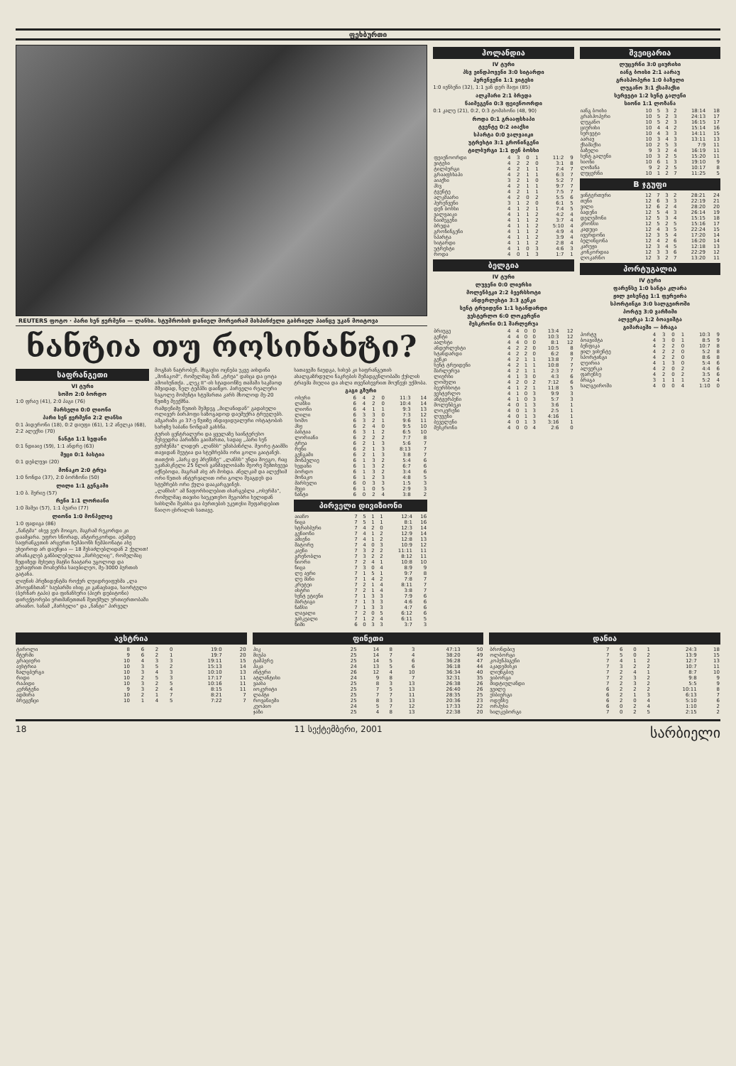ფეხბურთი
REUTERS ფოტო · პარი სენ ჟერმენი — ლანსი. სტუმრობის დანიელ მორეირამ მასპინძელი გაბრიელ ჰაინცე უკან მოიტოვა
ნანტია თუ როსინანტი?
საფრანგეთი
VI ტური
სოშო 2:0 ბორდო
1:0 ფრაუ (41), 2:0 პაგი (76)
მარსელი 0:0 ლიონი
პარი სენ ჟერმენი 2:2 ლანსი
0:1 პიდერონი (18), 0:2 დიუფი (61), 1:2 ანელკა (68), 2:2 ალექსი (70)
ნანტი 1:1 სედანი
0:1 ნდიაიე (59), 1:1 ანდრე (63)
მეცი 0:1 ბასტია
0:1 დებლუვი (20)
მონაკო 2:0 ტრუა
1:0 ნონდა (37), 2:0 ბორზონი (50)
ლილი 1:1 გენგამი
1:0 ბ. შერიუ (57)
რენი 1:1 ლორიანი
1:0 შამეი (57), 1:1 ბუარი (77)
ლიონი 1:0 მონპელიე
1:0 ფადიგა (86)
„ნანტმა“ ისევ ვერ მოიგო, მაგრამ რეკორდი კი დაამყარა. უფრო სწორად, ანტირეკორდი. აქამდე საფრანგეთის არცერთ ჩემპიონს ჩემპიონატი ასე უხეიროდ არ დაუწყია — 18 შესაძლებლიდან 2 ქულით! არანაკლებ გაწბილებულია „მარსელიც“, რომელმაც ზედიზედ მეხუთე მატჩი ჩაატარა უგოლოდ და ვერაფრით მოახერხა საიუბილეო, მე-3000 ბურთის გატანა.
ლიუნის პრეზიდენტმა როქერ ლუიდრეიფუსმა „ლა პროვანსთან“ საუბარში ისიც კი განაცხადა, საორტული (ბერნარ ტაპი) და ფინანსური (პიერ დუბიტონი) დირექტორები ერთმანეთთან შეთქმულ ურთიერთობაში არიანო. სანამ „მარსელი“ და „ნანტი“ პირველ
მოგზას ნატრობენ, მსგავსი ოცნება უკვე აიხდინა „მონაკომ“, რომელმაც შინ „ტრუა“ დასცა და ცოტა ამოისუნთქა. „ლეკ II“-ის სტადიონზე თამაში საკმაოდ მშვიდად, ნელ ტემპში დაიწყო. პირველი რეალური საგოლე მომენტი სტუმართა კარს მხოლოდ მე-20 წუთზე შეექმნა.
რამდენიმე წუთის შემდეგ „მილანიდან“ გადასული ოლივერ ბირჰოფი საზოგადოდ დაემუქრა ტრუელებს. ამგარიში კი 37-ე წუთზე ინდივიდუალური ოსტატობის ხარჯზე საბანი ნონდამ გახსნა.
ტურის ცენტრალური და ყველაზე საინტერესო შეხვედრა პარიზში გაიმართა, სადაც „პარი სენ ჟერმენმა“ ლიდერ „ლანსს“ უმასპინძლა. მეორე ტაიმში თავიდან შეუტია და სტუმრებმა ორი გოლი გაიტანეს.
თითქოს „პარკ დე პრენსზე“ „ლანსს“ უნდა მოეგო, რაც უკანასკნელი 25 წლის განმავლობაში მეორე შემთხვევა იქნებოდა, მაგრამ ასე არ მოხდა. ანელკამ და ალექსიმ ორი წუთის ინტერვალით ორი გოლი შეაგდეს და სტუმრებს ორი ქულა დააკარგვინეს.
„ლანსის“ ამ წაფორხილებით ისარგებლა „ოსერმა“, რომელმაც თავისი საუკეთესო მეგობრი ხელიდან სისხლში შეასხა და ბურთების უკეთესი შეფარდებით წაიღო ცხრილის სათავე.
სათავეში ჩაუდგა, სისებ კი საფრანგეთის ახალგაზრდული ნაკრების შემადგენლობაში ქუსლის ტრავმა მიუღია და ახლა თვენახევრით მოუწევს უქმობა.
გაგი გზური
| ოსერი | 6 | 4 | 2 | 0 | 11:3 | 14 |
| ლანსი | 6 | 4 | 2 | 0 | 10:4 | 14 |
| ლიონი | 6 | 4 | 1 | 1 | 9:3 | 13 |
| ლილი | 6 | 3 | 3 | 0 | 7:3 | 12 |
| სოშო | 6 | 3 | 2 | 1 | 9:6 | 11 |
| პსჟ | 6 | 2 | 4 | 0 | 9:5 | 10 |
| ბასტია | 6 | 3 | 1 | 2 | 6:5 | 10 |
| ლორიანი | 6 | 2 | 2 | 2 | 7:7 | 8 |
| ტრუა | 6 | 2 | 1 | 3 | 5:6 | 7 |
| რენი | 6 | 2 | 1 | 3 | 8:13 | 7 |
| გენგამი | 6 | 2 | 1 | 3 | 3:8 | 7 |
| მონპელიე | 6 | 1 | 3 | 2 | 5:4 | 6 |
| სედანი | 6 | 1 | 3 | 2 | 6:7 | 6 |
| ბორდო | 6 | 1 | 3 | 2 | 3:4 | 6 |
| მონაკო | 6 | 1 | 2 | 3 | 4:8 | 5 |
| მარსელი | 6 | 0 | 3 | 3 | 1:5 | 3 |
| მეცი | 6 | 1 | 0 | 5 | 2:9 | 3 |
| ნანტი | 6 | 0 | 2 | 4 | 3:8 | 2 |
პირველი დივიზიონი
| აიაჩო | 7 | 5 | 1 | 1 | 12:4 | 16 |
| ნიცა | 7 | 5 | 1 | 1 | 8:1 | 16 |
| სტრასბური | 7 | 4 | 2 | 0 | 12:3 | 14 |
| გენიონი | 7 | 4 | 1 | 2 | 12:9 | 14 |
| ამიენი | 7 | 4 | 1 | 2 | 12:8 | 13 |
| შატორუ | 7 | 4 | 0 | 3 | 10:9 | 12 |
| კაენი | 7 | 3 | 2 | 2 | 11:11 | 11 |
| გრენობლი | 7 | 3 | 2 | 2 | 8:12 | 11 |
| ნიორი | 7 | 2 | 4 | 1 | 10:8 | 10 |
| ნიცა | 7 | 3 | 0 | 4 | 8:9 | 9 |
| ლე ავრი | 7 | 1 | 5 | 1 | 9:7 | 8 |
| ლე მანი | 7 | 1 | 4 | 2 | 7:8 | 7 |
| კრეტეი | 7 | 2 | 1 | 4 | 8:11 | 7 |
| ისტრი | 7 | 2 | 1 | 4 | 3:8 | 7 |
| სენტ ეტიენი | 7 | 1 | 3 | 3 | 7:9 | 6 |
| მარტიგი | 7 | 1 | 3 | 3 | 4:6 | 6 |
| ნანსი | 7 | 1 | 3 | 3 | 4:7 | 6 |
| ლავალი | 7 | 2 | 0 | 5 | 6:12 | 6 |
| ვასკეალი | 7 | 1 | 2 | 4 | 6:11 | 5 |
| ნიმი | 6 | 0 | 3 | 3 | 3:7 | 3 |
ჰოლანდია
IV ტური
პსვ ეინდჰოვენი 3:0 სიტარდი
ჰერენვენი 1:1 ვიტესი
1:0 იენსენი (32), 1:1 ვან დერ შაფი (85)
ალკმარი 2:1 ბრედა
ნაიმეგენი 0:3 ფეიენოორდი
0:1 კალუ (21), 0:2, 0:3 ტომასონი (48, 90)
როდა 0:1 გრააფსხაპი
ტვენტე 0:2 აიაქსი
სპარტა 0:0 ვალვაიკი
უტრეხტი 3:1 გრონინგენი
ტილბურგი 1:1 დენ ბოსხი
| ფეიენოორდი | 4 | 3 | 0 | 1 | 11:2 | 9 |
| ვიტესი | 4 | 2 | 2 | 0 | 3:1 | 8 |
| ტილბურგი | 4 | 2 | 1 | 1 | 7:4 | 7 |
| გრააფსხაპი | 4 | 2 | 1 | 1 | 6:3 | 7 |
| აიაქსი | 3 | 2 | 1 | 0 | 5:2 | 7 |
| პსვ | 4 | 2 | 1 | 1 | 9:7 | 7 |
| ტვენტე | 4 | 2 | 1 | 1 | 7:5 | 7 |
| ალკმაარი | 4 | 2 | 0 | 2 | 5:5 | 6 |
| ჰერენვენი | 3 | 1 | 2 | 0 | 6:1 | 5 |
| დენ ბოსხი | 4 | 1 | 2 | 1 | 7:4 | 5 |
| ვალვაიკი | 4 | 1 | 1 | 2 | 4:2 | 4 |
| ნაიმეგენი | 4 | 1 | 1 | 2 | 3:7 | 4 |
| ბრედა | 4 | 1 | 1 | 2 | 5:10 | 4 |
| გრონინგენი | 4 | 1 | 1 | 2 | 4:9 | 4 |
| სპარტა | 4 | 1 | 1 | 2 | 3:9 | 4 |
| სიტარდი | 4 | 1 | 1 | 2 | 2:8 | 4 |
| უტრეხტი | 4 | 1 | 0 | 3 | 4:6 | 3 |
| როდა | 4 | 0 | 1 | 3 | 1:7 | 1 |
ბელგია
IV ტური
ლუვენი 0:0 ლიერსი
მოლენბეკი 2:2 ბეერსხოტი
ანდერლეხტი 3:3 გენკი
სენტ ტრუიდენი 1:1 სტანდარდი
ვესტერლო 6:0 ლოკერენი
მესკრონი 0:1 შარლერუა
| ბრიუგე | 4 | 4 | 0 | 0 | 13:4 | 12 |
| გენტი | 4 | 4 | 0 | 0 | 10:3 | 12 |
| აალსტი | 4 | 4 | 0 | 0 | 8:1 | 12 |
| ანდერლეხტი | 4 | 2 | 2 | 0 | 10:5 | 8 |
| სტანდარდი | 4 | 2 | 2 | 0 | 6:2 | 8 |
| გენკი | 4 | 2 | 1 | 1 | 13:8 | 7 |
| სენტ ტრუიდენი | 4 | 2 | 1 | 1 | 10:8 | 7 |
| შარლერუა | 4 | 2 | 1 | 1 | 2:3 | 7 |
| ლიერსი | 4 | 1 | 3 | 0 | 4:3 | 6 |
| ლომელი | 4 | 2 | 0 | 2 | 7:12 | 6 |
| ბეერსხოტი | 4 | 1 | 2 | 1 | 11:8 | 5 |
| ვესტერლო | 4 | 1 | 0 | 3 | 9:9 | 3 |
| ანტვერპენი | 4 | 1 | 0 | 3 | 5:7 | 3 |
| მოლენბეკი | 4 | 0 | 1 | 3 | 3:6 | 1 |
| ლოკერენი | 4 | 0 | 1 | 3 | 2:5 | 1 |
| ლუვენი | 4 | 0 | 1 | 3 | 4:16 | 1 |
| ბეველენი | 4 | 0 | 1 | 3 | 3:16 | 1 |
| მესკრონი | 4 | 0 | 0 | 4 | 2:6 | 0 |
შვეიცარია
ლუცერნი 3:0 ციურიხი
იანგ ბოისი 2:1 აარაუ
გრასჰოპერი 1:0 ბაზელი
ლუგანო 3:1 ქსამაქსი
სერვეტი 1:2 სენტ გალენი
სიონი 1:1 ლოზანა
| იანგ ბოისი | 10 | 5 | 3 | 2 | 18:14 | 18 |
| გრასჰოპერი | 10 | 5 | 2 | 3 | 24:13 | 17 |
| ლუგანო | 10 | 5 | 2 | 3 | 16:15 | 17 |
| ციურიხი | 10 | 4 | 4 | 2 | 15:14 | 16 |
| სერვეტი | 10 | 4 | 3 | 3 | 14:11 | 15 |
| აარაუ | 10 | 3 | 4 | 3 | 13:11 | 13 |
| ქსამაქსი | 10 | 2 | 5 | 3 | 7:9 | 11 |
| ბაზელი | 9 | 3 | 2 | 4 | 16:19 | 11 |
| სენტ გალენი | 10 | 3 | 2 | 5 | 15:20 | 11 |
| სიონი | 10 | 6 | 1 | 3 | 19:10 | 9 |
| ლოზანა | 9 | 2 | 2 | 5 | 10:17 | 8 |
| ლუცერნი | 10 | 1 | 2 | 7 | 11:25 | 5 |
B ჯგუფი
| ვინტერთური | 12 | 7 | 3 | 2 | 28:21 | 24 |
| თუნი | 12 | 6 | 3 | 3 | 22:19 | 21 |
| ვილი | 12 | 6 | 2 | 4 | 28:20 | 20 |
| ბადენი | 12 | 5 | 4 | 3 | 26:14 | 19 |
| დელემონი | 12 | 5 | 3 | 4 | 15:15 | 18 |
| კრონსი | 12 | 5 | 2 | 5 | 15:16 | 17 |
| კადუცი | 12 | 4 | 3 | 5 | 22:24 | 15 |
| ივერდონი | 12 | 3 | 5 | 4 | 17:20 | 14 |
| ბელინცონა | 12 | 4 | 2 | 6 | 16:20 | 14 |
| კარუჟი | 12 | 3 | 4 | 5 | 12:18 | 13 |
| კონკორდია | 12 | 3 | 3 | 6 | 22:29 | 12 |
| ლოკარნო | 12 | 3 | 2 | 7 | 13:20 | 11 |
პორტუგალია
IV ტური
ფარენსე 1:0 სანტა კლარა
ჟილ ვისენტე 1:1 ფერეირა
სპორტინგი 3:0 სალგეიროში
პორტუ 3:0 ვარზიმი
ალვერკა 1:2 ბოავიშტა
გიმარაეში — ბრაგა
| პორტუ | 4 | 3 | 0 | 1 | 10:3 | 9 |
| ბოავიშტა | 4 | 3 | 0 | 1 | 8:5 | 9 |
| ბენფიკა | 4 | 2 | 2 | 0 | 10:7 | 8 |
| ჟილ ვისენტე | 4 | 2 | 2 | 0 | 5:2 | 8 |
| სპორტინგი | 4 | 2 | 2 | 0 | 8:6 | 8 |
| ლეირია | 4 | 1 | 3 | 0 | 5:4 | 6 |
| ალვერკა | 4 | 2 | 0 | 2 | 4:4 | 6 |
| ფარენსე | 4 | 2 | 0 | 2 | 3:5 | 6 |
| ბრაგა | 3 | 1 | 1 | 1 | 5:2 | 4 |
| სალგეიროში | 4 | 0 | 0 | 4 | 1:10 | 0 |
ავსტრია
| ტიროლი | 8 | 6 | 2 | 0 | 19:0 | 20 |
| შტურმი | 9 | 6 | 2 | 1 | 19:7 | 20 |
| გრაციერი | 10 | 4 | 3 | 3 | 19:11 | 15 |
| ავსტრია | 10 | 3 | 5 | 2 | 15:13 | 14 |
| ზალცბურგი | 10 | 3 | 4 | 3 | 10:10 | 13 |
| რიდი | 10 | 2 | 5 | 3 | 17:17 | 11 |
| რაპიდი | 10 | 3 | 2 | 5 | 10:16 | 11 |
| კერნტენი | 9 | 3 | 2 | 4 | 8:15 | 11 |
| ადმირა | 10 | 2 | 1 | 7 | 8:21 | 7 |
| ბრეგენცი | 10 | 1 | 4 | 5 | 7:22 | 7 |
ფინეთი
| ჰიკ | 25 | 14 | 8 | 3 | 47:13 | 50 |
| მიუპა | 25 | 14 | 7 | 4 | 38:20 | 49 |
| ტამპერე | 25 | 14 | 5 | 6 | 36:28 | 47 |
| ჰაკა | 24 | 13 | 5 | 6 | 36:18 | 44 |
| ინტერი | 26 | 12 | 4 | 10 | 36:34 | 40 |
| ატლანტისი | 24 | 9 | 8 | 7 | 32:31 | 35 |
| ვაასა | 25 | 8 | 3 | 13 | 26:38 | 26 |
| იოკერიტი | 25 | 7 | 5 | 13 | 26:40 | 26 |
| ლაჰტი | 25 | 7 | 7 | 11 | 28:35 | 25 |
| როვანიემი | 25 | 8 | 3 | 13 | 20:36 | 23 |
| კუოპიო | 24 | 5 | 7 | 12 | 17:33 | 22 |
| ჯაზი | 25 | 4 | 8 | 13 | 22:38 | 20 |
დანია
| ბრონდბიუ | 7 | 6 | 0 | 1 | 24:3 | 18 |
| ოლბორგი | 7 | 5 | 0 | 2 | 13:9 | 15 |
| კოპენჰაგენი | 7 | 4 | 1 | 2 | 12:7 | 13 |
| აკადემისკი | 7 | 3 | 2 | 2 | 10:7 | 11 |
| ლიუნგბიუ | 7 | 2 | 4 | 1 | 8:7 | 10 |
| ვიბორგი | 7 | 2 | 3 | 2 | 9:8 | 9 |
| მიდტიულანდი | 7 | 2 | 3 | 2 | 5:5 | 9 |
| ვეილე | 6 | 2 | 2 | 2 | 10:11 | 8 |
| ესბიერგი | 6 | 2 | 1 | 3 | 6:13 | 7 |
| ოდენსე | 6 | 2 | 0 | 4 | 5:10 | 6 |
| ორჰუსი | 6 | 0 | 2 | 4 | 1:10 | 2 |
| სილკებორგი | 7 | 0 | 2 | 5 | 2:15 | 2 |
18 11 სექტემბერი, 2001 სარბიელი